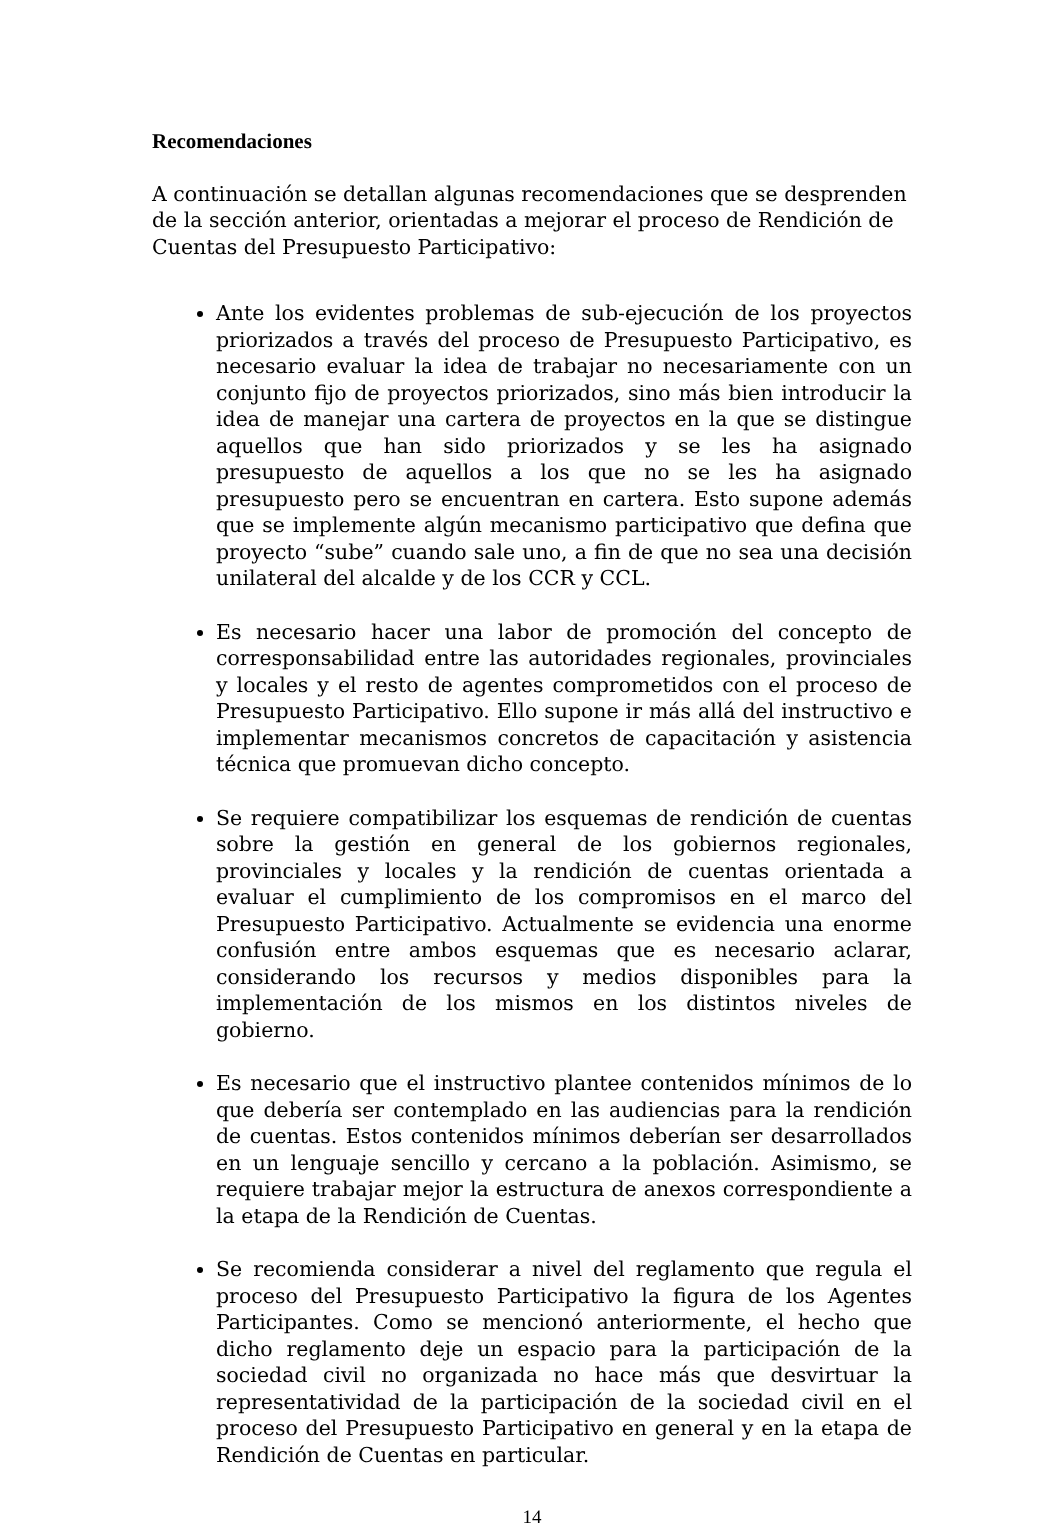Recomendaciones
A continuación se detallan algunas recomendaciones que se desprenden de la sección anterior, orientadas a mejorar el proceso de Rendición de Cuentas del Presupuesto Participativo:
Ante los evidentes problemas de sub-ejecución de los proyectos priorizados a través del proceso de Presupuesto Participativo, es necesario evaluar la idea de trabajar no necesariamente con un conjunto fijo de proyectos priorizados, sino más bien introducir la idea de manejar una cartera de proyectos en la que se distingue aquellos que han sido priorizados y se les ha asignado presupuesto de aquellos a los que no se les ha asignado presupuesto pero se encuentran en cartera. Esto supone además que se implemente algún mecanismo participativo que defina que proyecto “sube” cuando sale uno, a fin de que no sea una decisión unilateral del alcalde y de los CCR y CCL.
Es necesario hacer una labor de promoción del concepto de corresponsabilidad entre las autoridades regionales, provinciales y locales y el resto de agentes comprometidos con el proceso de Presupuesto Participativo. Ello supone ir más allá del instructivo e implementar mecanismos concretos de capacitación y asistencia técnica que promuevan dicho concepto.
Se requiere compatibilizar los esquemas de rendición de cuentas sobre la gestión en general de los gobiernos regionales, provinciales y locales y la rendición de cuentas orientada a evaluar el cumplimiento de los compromisos en el marco del Presupuesto Participativo. Actualmente se evidencia una enorme confusión entre ambos esquemas que es necesario aclarar, considerando los recursos y medios disponibles para la implementación de los mismos en los distintos niveles de gobierno.
Es necesario que el instructivo plantee contenidos mínimos de lo que debería ser contemplado en las audiencias para la rendición de cuentas. Estos contenidos mínimos deberían ser desarrollados en un lenguaje sencillo y cercano a la población. Asimismo, se requiere trabajar mejor la estructura de anexos correspondiente a la etapa de la Rendición de Cuentas.
Se recomienda considerar a nivel del reglamento que regula el proceso del Presupuesto Participativo la figura de los Agentes Participantes. Como se mencionó anteriormente, el hecho que dicho reglamento deje un espacio para la participación de la sociedad civil no organizada no hace más que desvirtuar la representatividad de la participación de la sociedad civil en el proceso del Presupuesto Participativo en general y en la etapa de Rendición de Cuentas en particular.
14